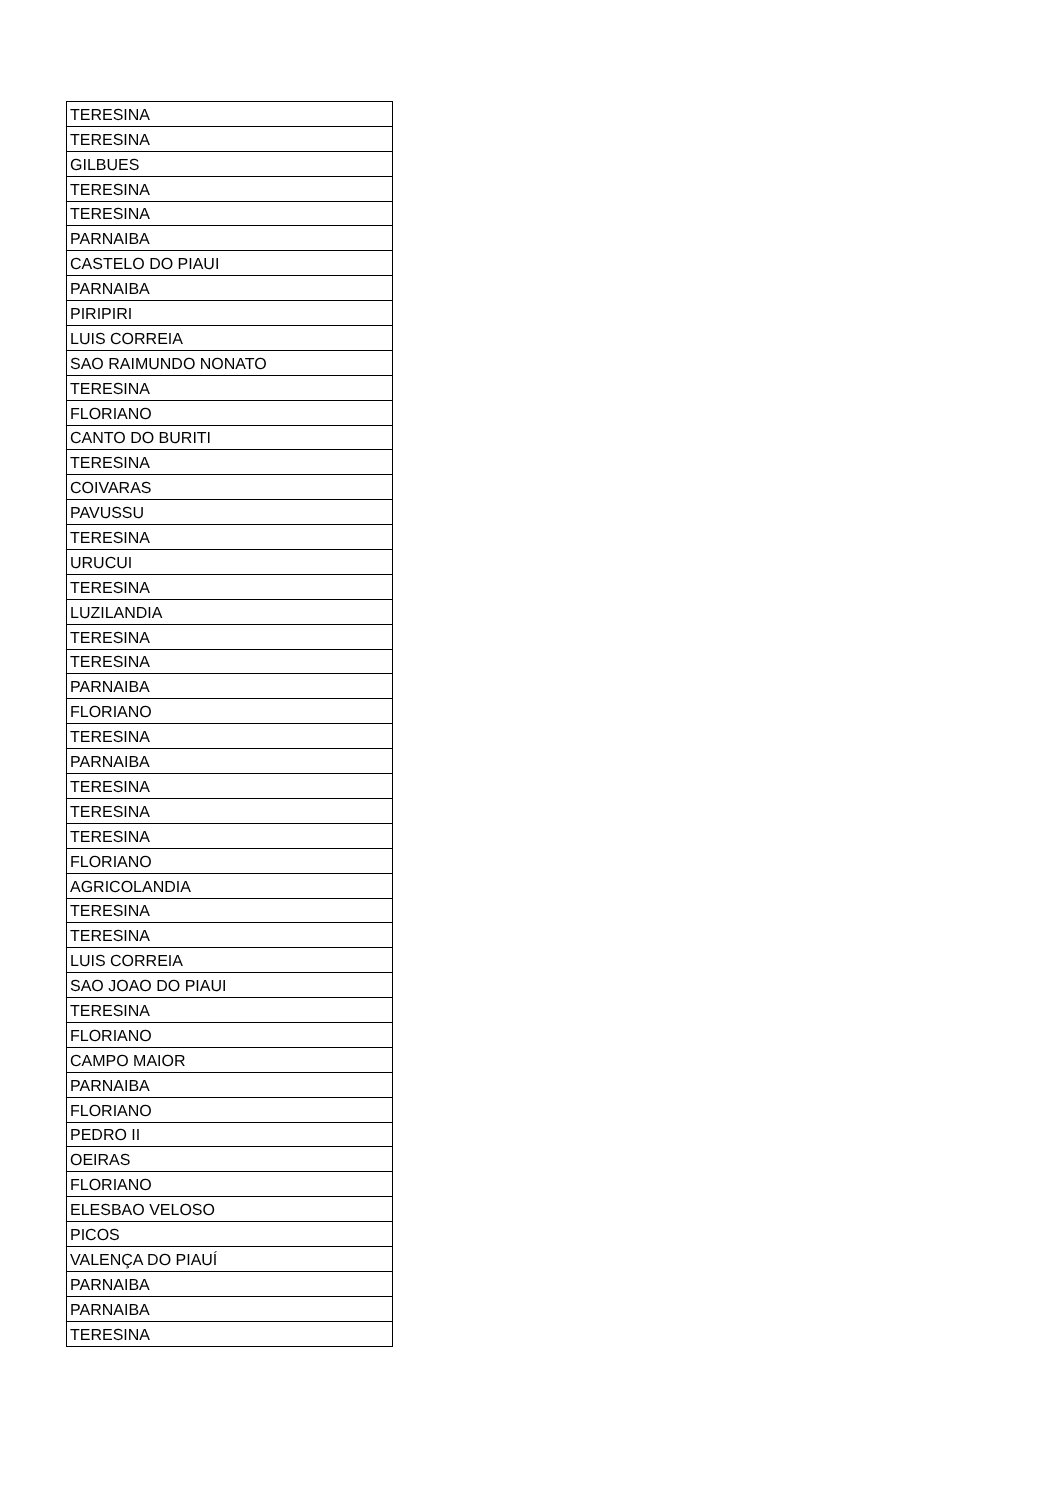| TERESINA |
| TERESINA |
| GILBUES |
| TERESINA |
| TERESINA |
| PARNAIBA |
| CASTELO DO PIAUI |
| PARNAIBA |
| PIRIPIRI |
| LUIS CORREIA |
| SAO RAIMUNDO NONATO |
| TERESINA |
| FLORIANO |
| CANTO DO BURITI |
| TERESINA |
| COIVARAS |
| PAVUSSU |
| TERESINA |
| URUCUI |
| TERESINA |
| LUZILANDIA |
| TERESINA |
| TERESINA |
| PARNAIBA |
| FLORIANO |
| TERESINA |
| PARNAIBA |
| TERESINA |
| TERESINA |
| TERESINA |
| FLORIANO |
| AGRICOLANDIA |
| TERESINA |
| TERESINA |
| LUIS CORREIA |
| SAO JOAO DO PIAUI |
| TERESINA |
| FLORIANO |
| CAMPO MAIOR |
| PARNAIBA |
| FLORIANO |
| PEDRO II |
| OEIRAS |
| FLORIANO |
| ELESBAO VELOSO |
| PICOS |
| VALENÇA DO PIAUÍ |
| PARNAIBA |
| PARNAIBA |
| TERESINA |